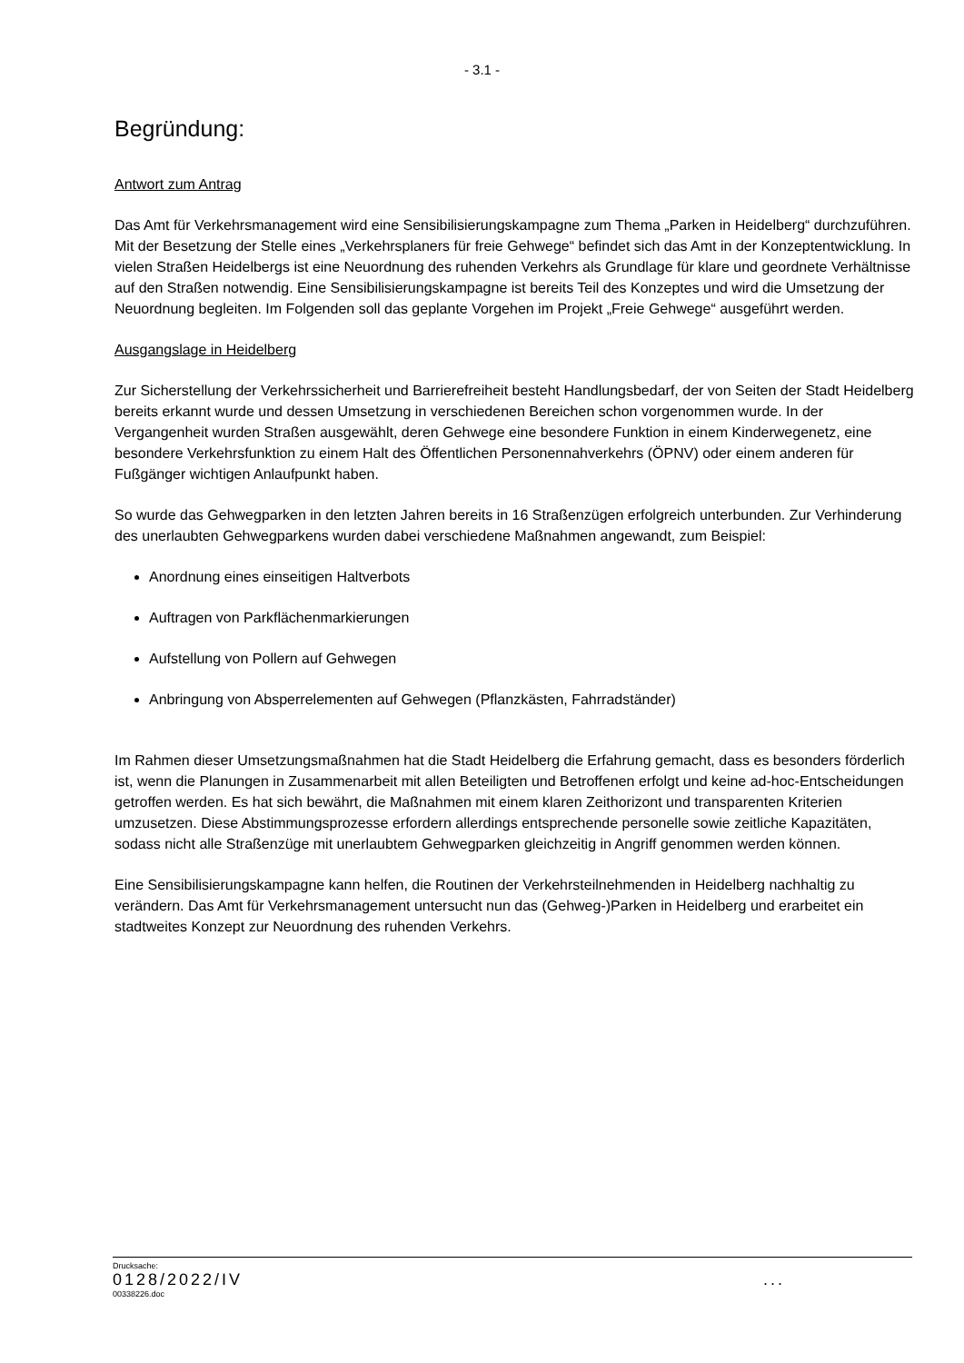- 3.1 -
Begründung:
Antwort zum Antrag
Das Amt für Verkehrsmanagement wird eine Sensibilisierungskampagne zum Thema „Parken in Heidelberg“ durchzuführen. Mit der Besetzung der Stelle eines „Verkehrsplaners für freie Gehwege“ befindet sich das Amt in der Konzeptentwicklung. In vielen Straßen Heidelbergs ist eine Neuordnung des ruhenden Verkehrs als Grundlage für klare und geordnete Verhältnisse auf den Straßen notwendig. Eine Sensibilisierungskampagne ist bereits Teil des Konzeptes und wird die Umsetzung der Neuordnung begleiten. Im Folgenden soll das geplante Vorgehen im Projekt „Freie Gehwege“ ausgeführt werden.
Ausgangslage in Heidelberg
Zur Sicherstellung der Verkehrssicherheit und Barrierefreiheit besteht Handlungsbedarf, der von Seiten der Stadt Heidelberg bereits erkannt wurde und dessen Umsetzung in verschiedenen Bereichen schon vorgenommen wurde. In der Vergangenheit wurden Straßen ausgewählt, deren Gehwege eine besondere Funktion in einem Kinderwegenetz, eine besondere Verkehrsfunktion zu einem Halt des Öffentlichen Personennahverkehrs (ÖPNV) oder einem anderen für Fußgänger wichtigen Anlaufpunkt haben.
So wurde das Gehwegparken in den letzten Jahren bereits in 16 Straßenzügen erfolgreich unterbunden. Zur Verhinderung des unerlaubten Gehwegparkens wurden dabei verschiedene Maßnahmen angewandt, zum Beispiel:
Anordnung eines einseitigen Haltverbots
Auftragen von Parkflächenmarkierungen
Aufstellung von Pollern auf Gehwegen
Anbringung von Absperrelementen auf Gehwegen (Pflanzkästen, Fahrradständer)
Im Rahmen dieser Umsetzungsmaßnahmen hat die Stadt Heidelberg die Erfahrung gemacht, dass es besonders förderlich ist, wenn die Planungen in Zusammenarbeit mit allen Beteiligten und Betroffenen erfolgt und keine ad-hoc-Entscheidungen getroffen werden. Es hat sich bewährt, die Maßnahmen mit einem klaren Zeithorizont und transparenten Kriterien umzusetzen. Diese Abstimmungsprozesse erfordern allerdings entsprechende personelle sowie zeitliche Kapazitäten, sodass nicht alle Straßenzüge mit unerlaubtem Gehwegparken gleichzeitig in Angriff genommen werden können.
Eine Sensibilisierungskampagne kann helfen, die Routinen der Verkehrsteilnehmenden in Heidelberg nachhaltig zu verändern. Das Amt für Verkehrsmanagement untersucht nun das (Gehweg-)Parken in Heidelberg und erarbeitet ein stadtweites Konzept zur Neuordnung des ruhenden Verkehrs.
Drucksache:
0128/2022/IV ...
00338226.doc